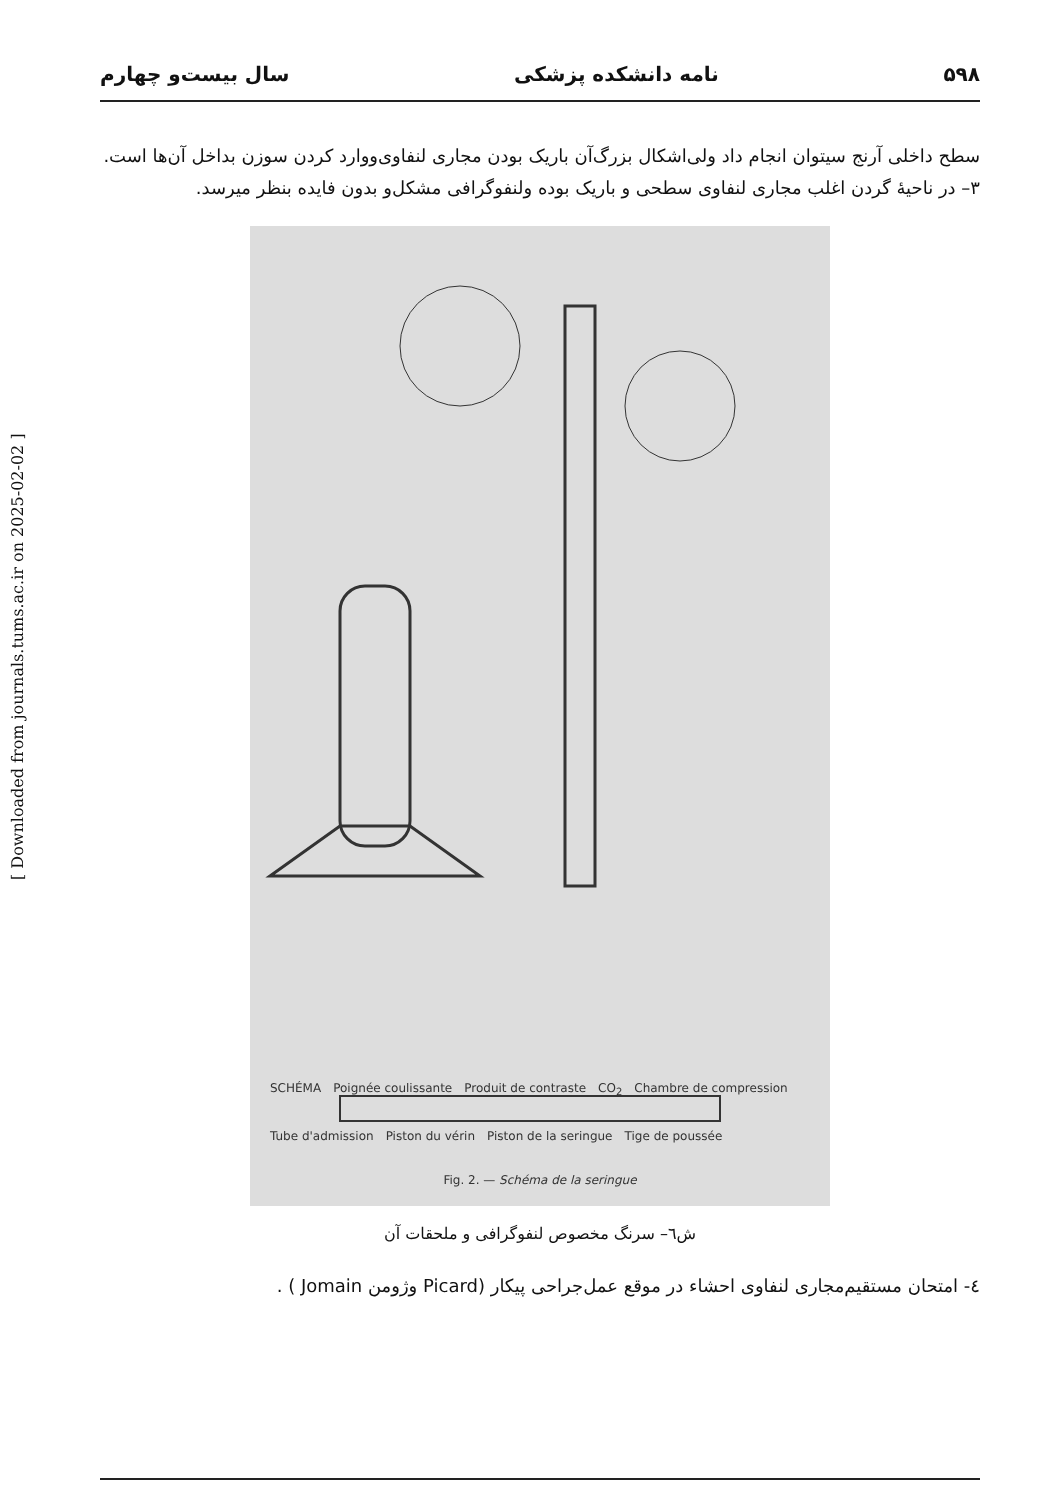۵۹۸ نامه دانشکده پزشکی سال بیست‌و چهارم
سطح داخلی آرنج سیتوان انجام داد ولی‌اشکال بزرگ‌آن باریک بودن مجاری لنفاوی‌ووارد کردن سوزن بداخل آن‌ها است.
۳– در ناحیهٔ گردن اغلب مجاری لنفاوی سطحی و باریک بوده ولنفوگرافی مشکل‌و بدون فایده بنظر میرسد.
SCHÉMA Poignée coulissante Produit de contraste CO<sub>2</sub> Chambre de compression Tube d'admission Piston du vérin Piston de la seringue Tige de poussée Fig. 2. — Schéma de la seringue
ش٦– سرنگ مخصوص لنفوگرافی و ملحقات آن
٤- امتحان مستقیم‌مجاری لنفاوی احشاء در موقع عمل‌جراحی پیکار (Picard وژومن‌ Jomain ) .
[ Downloaded from journals.tums.ac.ir on 2025-02-02 ]